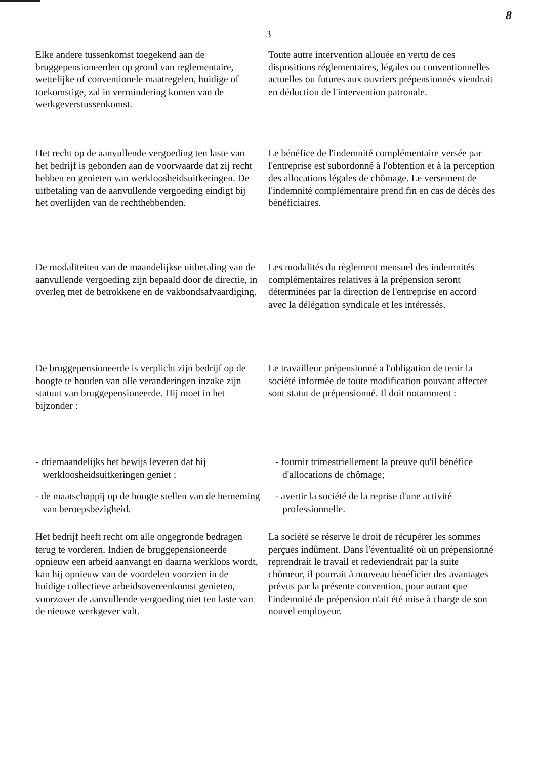8
3
Elke andere tussenkomst toegekend aan de bruggepensioneerden op grond van reglementaire, wettelijke of conventionele maatregelen, huidige of toekomstige, zal in vermindering komen van de werkgeverstussenkomst.
Toute autre intervention allouée en vertu de ces dispositions réglementaires, légales ou conventionnelles actuelles ou futures aux ouvriers prépensionnés viendrait en déduction de l'intervention patronale.
Het recht op de aanvullende vergoeding ten laste van het bedrijf is gebonden aan de voorwaarde dat zij recht hebben en genieten van werkloosheidsuitkeringen. De uitbetaling van de aanvullende vergoeding eindigt bij het overlijden van de rechthebbenden.
Le bénéfice de l'indemnité complémentaire versée par l'entreprise est subordonné à l'obtention et à la perception des allocations légales de chômage. Le versement de l'indemnité complémentaire prend fin en cas de décès des bénéficiaires.
De modaliteiten van de maandelijkse uitbetaling van de aanvullende vergoeding zijn bepaald door de directie, in overleg met de betrokkene en de vakbondsafvaardiging.
Les modalités du règlement mensuel des indemnités complémentaires relatives à la prépension seront déterminées par la direction de l'entreprise en accord avec la délégation syndicale et les intéressés.
De bruggepensioneerde is verplicht zijn bedrijf op de hoogte te houden van alle veranderingen inzake zijn statuut van bruggepensioneerde. Hij moet in het bijzonder :
Le travailleur prépensionné a l'obligation de tenir la société informée de toute modification pouvant affecter sont statut de prépensionné. Il doit notamment :
- driemaandelijks het bewijs leveren dat hij werkloosheidsuitkeringen geniet ;
- fournir trimestriellement la preuve qu'il bénéfice d'allocations de chômage;
- de maatschappij op de hoogte stellen van de herneming van beroepsbezigheid.
- avertir la société de la reprise d'une activité professionnelle.
Het bedrijf heeft recht om alle ongegronde bedragen terug te vorderen. Indien de bruggepensioneerde opnieuw een arbeid aanvangt en daarna werkloos wordt, kan hij opnieuw van de voordelen voorzien in de huidige collectieve arbeidsovereenkomst genieten, voorzover de aanvullende vergoeding niet ten laste van de nieuwe werkgever valt.
La société se réserve le droit de récupérer les sommes perçues indûment. Dans l'éventualité où un prépensionné reprendrait le travail et redeviendrait par la suite chômeur, il pourrait à nouveau bénéficier des avantages prévus par la présente convention, pour autant que l'indemnité de prépension n'ait été mise à charge de son nouvel employeur.